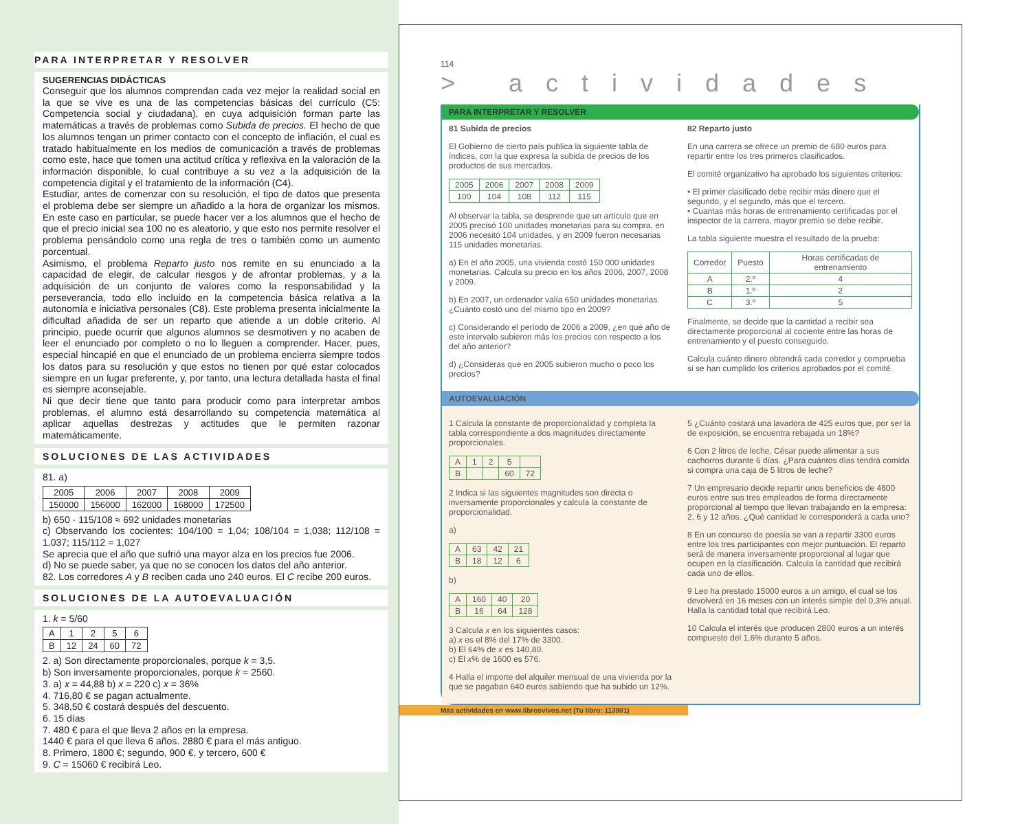PARA INTERPRETAR Y RESOLVER
SUGERENCIAS DIDÁCTICAS
Conseguir que los alumnos comprendan cada vez mejor la realidad social en la que se vive es una de las competencias básicas del currículo (C5: Competencia social y ciudadana), en cuya adquisición forman parte las matemáticas a través de problemas como Subida de precios. El hecho de que los alumnos tengan un primer contacto con el concepto de inflación, el cual es tratado habitualmente en los medios de comunicación a través de problemas como este, hace que tomen una actitud crítica y reflexiva en la valoración de la información disponible, lo cual contribuye a su vez a la adquisición de la competencia digital y el tratamiento de la información (C4).
Estudiar, antes de comenzar con su resolución, el tipo de datos que presenta el problema debe ser siempre un añadido a la hora de organizar los mismos. En este caso en particular, se puede hacer ver a los alumnos que el hecho de que el precio inicial sea 100 no es aleatorio, y que esto nos permite resolver el problema pensándolo como una regla de tres o también como un aumento porcentual.
Asimismo, el problema Reparto justo nos remite en su enunciado a la capacidad de elegir, de calcular riesgos y de afrontar problemas, y a la adquisición de un conjunto de valores como la responsabilidad y la perseverancia, todo ello incluido en la competencia básica relativa a la autonomía e iniciativa personales (C8). Este problema presenta inicialmente la dificultad añadida de ser un reparto que atiende a un doble criterio. Al principio, puede ocurrir que algunos alumnos se desmotiven y no acaben de leer el enunciado por completo o no lo lleguen a comprender. Hacer, pues, especial hincapié en que el enunciado de un problema encierra siempre todos los datos para su resolución y que estos no tienen por qué estar colocados siempre en un lugar preferente, y, por tanto, una lectura detallada hasta el final es siempre aconsejable.
Ni que decir tiene que tanto para producir como para interpretar ambos problemas, el alumno está desarrollando su competencia matemática al aplicar aquellas destrezas y actitudes que le permiten razonar matemáticamente.
SOLUCIONES DE LAS ACTIVIDADES
81. a)
| 2005 | 2006 | 2007 | 2008 | 2009 |
| 150000 | 156000 | 162000 | 168000 | 172500 |
b) 650 · 115/108 ≈ 692 unidades monetarias
c) Observando los cocientes: 104/100 = 1,04; 108/104 = 1,038; 112/108 = 1,037; 115/112 = 1,027
Se aprecia que el año que sufrió una mayor alza en los precios fue 2006.
d) No se puede saber, ya que no se conocen los datos del año anterior.
82. Los corredores A y B reciben cada uno 240 euros. El C recibe 200 euros.
SOLUCIONES DE LA AUTOEVALUACIÓN
1. k = 5/60
| A | 1 | 2 | 5 | 6 |
| B | 12 | 24 | 60 | 72 |
2. a) Son directamente proporcionales, porque k = 3,5.
b) Son inversamente proporcionales, porque k = 2560.
3. a) x = 44,88 b) x = 220 c) x = 36%
4. 716,80 € se pagan actualmente.
5. 348,50 € costará después del descuento.
6. 15 días
7. 480 € para el que lleva 2 años en la empresa.
1440 € para el que lleva 6 años. 2880 € para el más antiguo.
8. Primero, 1800 €; segundo, 900 €, y tercero, 600 €
9. C = 15060 € recibirá Leo.
114
> actividades
PARA INTERPRETAR Y RESOLVER
81 Subida de precios
El Gobierno de cierto país publica la siguiente tabla de índices, con la que expresa la subida de precios de los productos de sus mercados.
| 2005 | 2006 | 2007 | 2008 | 2009 |
| 100 | 104 | 108 | 112 | 115 |
Al observar la tabla, se desprende que un artículo que en 2005 precisó 100 unidades monetarias para su compra, en 2006 necesitó 104 unidades, y en 2009 fueron necesarias 115 unidades monetarias.
a) En el año 2005, una vivienda costó 150 000 unidades monetarias. Calcula su precio en los años 2006, 2007, 2008 y 2009.
b) En 2007, un ordenador valía 650 unidades monetarias. ¿Cuánto costó uno del mismo tipo en 2009?
c) Considerando el período de 2006 a 2009, ¿en qué año de este intervalo subieron más los precios con respecto a los del año anterior?
d) ¿Consideras que en 2005 subieron mucho o poco los precios?
82 Reparto justo
En una carrera se ofrece un premio de 680 euros para repartir entre los tres primeros clasificados.
El comité organizativo ha aprobado los siguientes criterios:
• El primer clasificado debe recibir más dinero que el segundo, y el segundo, más que el tercero.
• Cuantas más horas de entrenamiento certificadas por el inspector de la carrera, mayor premio se debe recibir.
La tabla siguiente muestra el resultado de la prueba:
| Corredor | Puesto | Horas certificadas de entrenamiento |
| --- | --- | --- |
| A | 2.º | 4 |
| B | 1.º | 2 |
| C | 3.º | 5 |
Finalmente, se decide que la cantidad a recibir sea directamente proporcional al cociente entre las horas de entrenamiento y el puesto conseguido.
Calcula cuánto dinero obtendrá cada corredor y comprueba si se han cumplido los criterios aprobados por el comité.
AUTOEVALUACIÓN
1 Calcula la constante de proporcionalidad y completa la tabla correspondiente a dos magnitudes directamente proporcionales.
| A | 1 | 2 | 5 | |
| B | | | 60 | 72 |
2 Indica si las siguientes magnitudes son directa o inversamente proporcionales y calcula la constante de proporcionalidad.
a)
| A | 63 | 42 | 21 |
| B | 18 | 12 | 6 |
b)
| A | 160 | 40 | 20 |
| B | 16 | 64 | 128 |
3 Calcula x en los siguientes casos:
a) x es el 8% del 17% de 3300.
b) El 64% de x es 140,80.
c) El x% de 1600 es 576.
4 Halla el importe del alquiler mensual de una vivienda por la que se pagaban 640 euros sabiendo que ha subido un 12%.
5 ¿Cuánto costará una lavadora de 425 euros que, por ser la de exposición, se encuentra rebajada un 18%?
6 Con 2 litros de leche, César puede alimentar a sus cachorros durante 6 días. ¿Para cuántos días tendrá comida si compra una caja de 5 litros de leche?
7 Un empresario decide repartir unos beneficios de 4800 euros entre sus tres empleados de forma directamente proporcional al tiempo que llevan trabajando en la empresa: 2, 6 y 12 años. ¿Qué cantidad le corresponderá a cada uno?
8 En un concurso de poesía se van a repartir 3300 euros entre los tres participantes con mejor puntuación. El reparto será de manera inversamente proporcional al lugar que ocupen en la clasificación. Calcula la cantidad que recibirá cada uno de ellos.
9 Leo ha prestado 15000 euros a un amigo, el cual se los devolverá en 16 meses con un interés simple del 0,3% anual. Halla la cantidad total que recibirá Leo.
10 Calcula el interés que producen 2800 euros a un interés compuesto del 1,6% durante 5 años.
Más actividades en www.librosvivos.net (Tu libro: 113901)